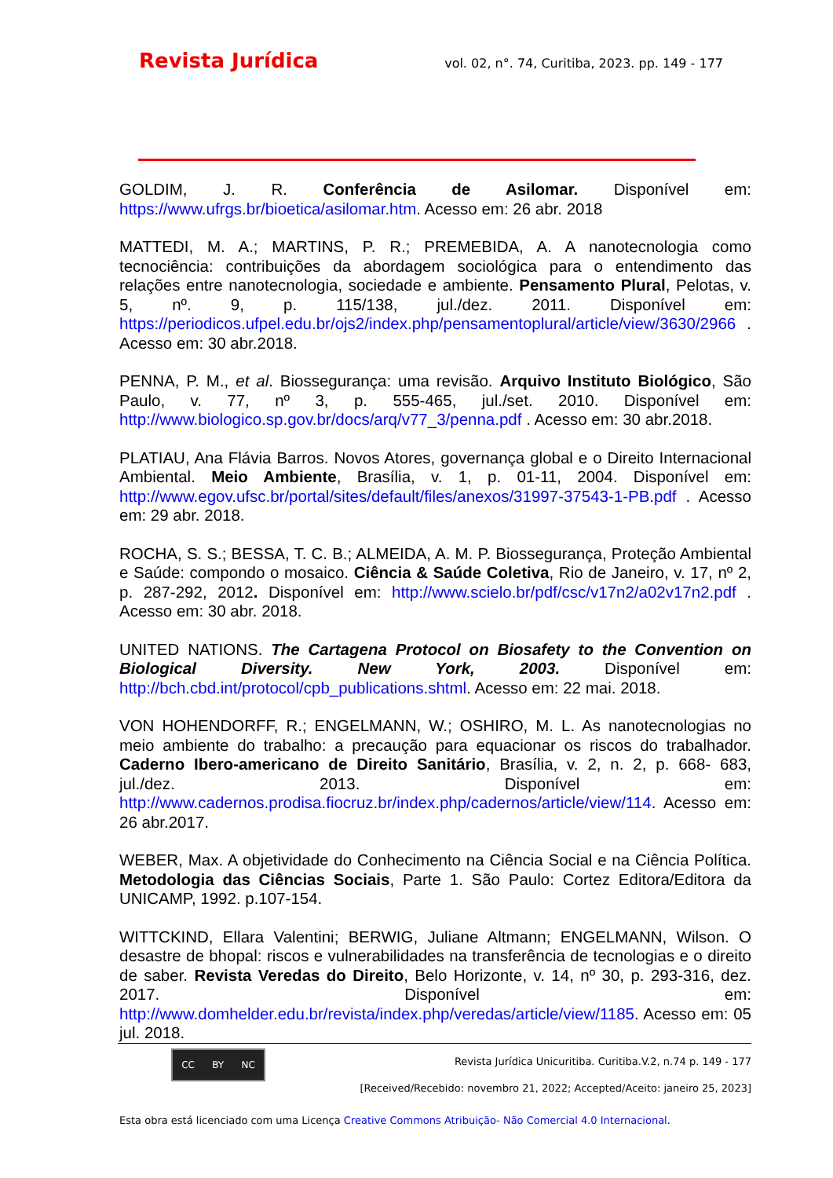Revista Jurídica vol. 02, n°. 74, Curitiba, 2023. pp. 149 - 177
GOLDIM, J. R. Conferência de Asilomar. Disponível em: https://www.ufrgs.br/bioetica/asilomar.htm. Acesso em: 26 abr. 2018
MATTEDI, M. A.; MARTINS, P. R.; PREMEBIDA, A. A nanotecnologia como tecnociência: contribuições da abordagem sociológica para o entendimento das relações entre nanotecnologia, sociedade e ambiente. Pensamento Plural, Pelotas, v. 5, nº. 9, p. 115/138, jul./dez. 2011. Disponível em: https://periodicos.ufpel.edu.br/ojs2/index.php/pensamentoplural/article/view/3630/2966 . Acesso em: 30 abr.2018.
PENNA, P. M., et al. Biossegurança: uma revisão. Arquivo Instituto Biológico, São Paulo, v. 77, nº 3, p. 555-465, jul./set. 2010. Disponível em: http://www.biologico.sp.gov.br/docs/arq/v77_3/penna.pdf . Acesso em: 30 abr.2018.
PLATIAU, Ana Flávia Barros. Novos Atores, governança global e o Direito Internacional Ambiental. Meio Ambiente, Brasília, v. 1, p. 01-11, 2004. Disponível em: http://www.egov.ufsc.br/portal/sites/default/files/anexos/31997-37543-1-PB.pdf . Acesso em: 29 abr. 2018.
ROCHA, S. S.; BESSA, T. C. B.; ALMEIDA, A. M. P. Biossegurança, Proteção Ambiental e Saúde: compondo o mosaico. Ciência & Saúde Coletiva, Rio de Janeiro, v. 17, nº 2, p. 287-292, 2012. Disponível em: http://www.scielo.br/pdf/csc/v17n2/a02v17n2.pdf . Acesso em: 30 abr. 2018.
UNITED NATIONS. The Cartagena Protocol on Biosafety to the Convention on Biological Diversity. New York, 2003. Disponível em: http://bch.cbd.int/protocol/cpb_publications.shtml. Acesso em: 22 mai. 2018.
VON HOHENDORFF, R.; ENGELMANN, W.; OSHIRO, M. L. As nanotecnologias no meio ambiente do trabalho: a precaução para equacionar os riscos do trabalhador. Caderno Ibero-americano de Direito Sanitário, Brasília, v. 2, n. 2, p. 668- 683, jul./dez. 2013. Disponível em: http://www.cadernos.prodisa.fiocruz.br/index.php/cadernos/article/view/114. Acesso em: 26 abr.2017.
WEBER, Max. A objetividade do Conhecimento na Ciência Social e na Ciência Política. Metodologia das Ciências Sociais, Parte 1. São Paulo: Cortez Editora/Editora da UNICAMP, 1992. p.107-154.
WITTCKIND, Ellara Valentini; BERWIG, Juliane Altmann; ENGELMANN, Wilson. O desastre de bhopal: riscos e vulnerabilidades na transferência de tecnologias e o direito de saber. Revista Veredas do Direito, Belo Horizonte, v. 14, nº 30, p. 293-316, dez. 2017. Disponível em: http://www.domhelder.edu.br/revista/index.php/veredas/article/view/1185. Acesso em: 05 jul. 2018.
CC BY NC
Revista Jurídica Unicuritiba. Curitiba.V.2, n.74 p. 149 - 177
[Received/Recebido: novembro 21, 2022; Accepted/Aceito: janeiro 25, 2023]
Esta obra está licenciado com uma Licença Creative Commons Atribuição- Não Comercial 4.0 Internacional.